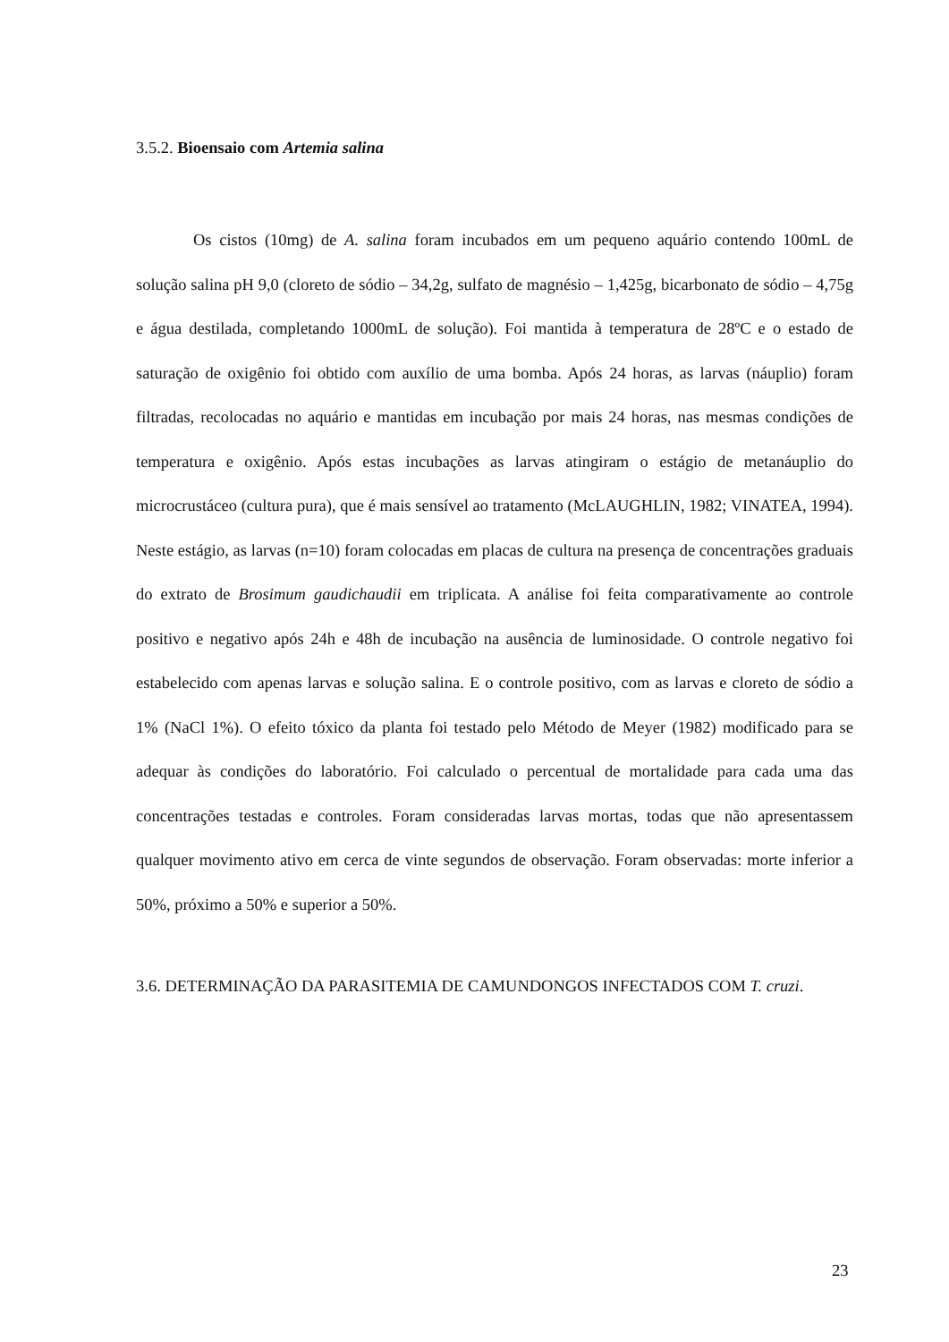3.5.2. Bioensaio com Artemia salina
Os cistos (10mg) de A. salina foram incubados em um pequeno aquário contendo 100mL de solução salina pH 9,0 (cloreto de sódio – 34,2g, sulfato de magnésio – 1,425g, bicarbonato de sódio – 4,75g e água destilada, completando 1000mL de solução). Foi mantida à temperatura de 28ºC e o estado de saturação de oxigênio foi obtido com auxílio de uma bomba. Após 24 horas, as larvas (náuplio) foram filtradas, recolocadas no aquário e mantidas em incubação por mais 24 horas, nas mesmas condições de temperatura e oxigênio. Após estas incubações as larvas atingiram o estágio de metanáuplio do microcrustáceo (cultura pura), que é mais sensível ao tratamento (McLAUGHLIN, 1982; VINATEA, 1994). Neste estágio, as larvas (n=10) foram colocadas em placas de cultura na presença de concentrações graduais do extrato de Brosimum gaudichaudii em triplicata. A análise foi feita comparativamente ao controle positivo e negativo após 24h e 48h de incubação na ausência de luminosidade. O controle negativo foi estabelecido com apenas larvas e solução salina. E o controle positivo, com as larvas e cloreto de sódio a 1% (NaCl 1%). O efeito tóxico da planta foi testado pelo Método de Meyer (1982) modificado para se adequar às condições do laboratório. Foi calculado o percentual de mortalidade para cada uma das concentrações testadas e controles. Foram consideradas larvas mortas, todas que não apresentassem qualquer movimento ativo em cerca de vinte segundos de observação. Foram observadas: morte inferior a 50%, próximo a 50% e superior a 50%.
3.6. DETERMINAÇÃO DA PARASITEMIA DE CAMUNDONGOS INFECTADOS COM T. cruzi.
23